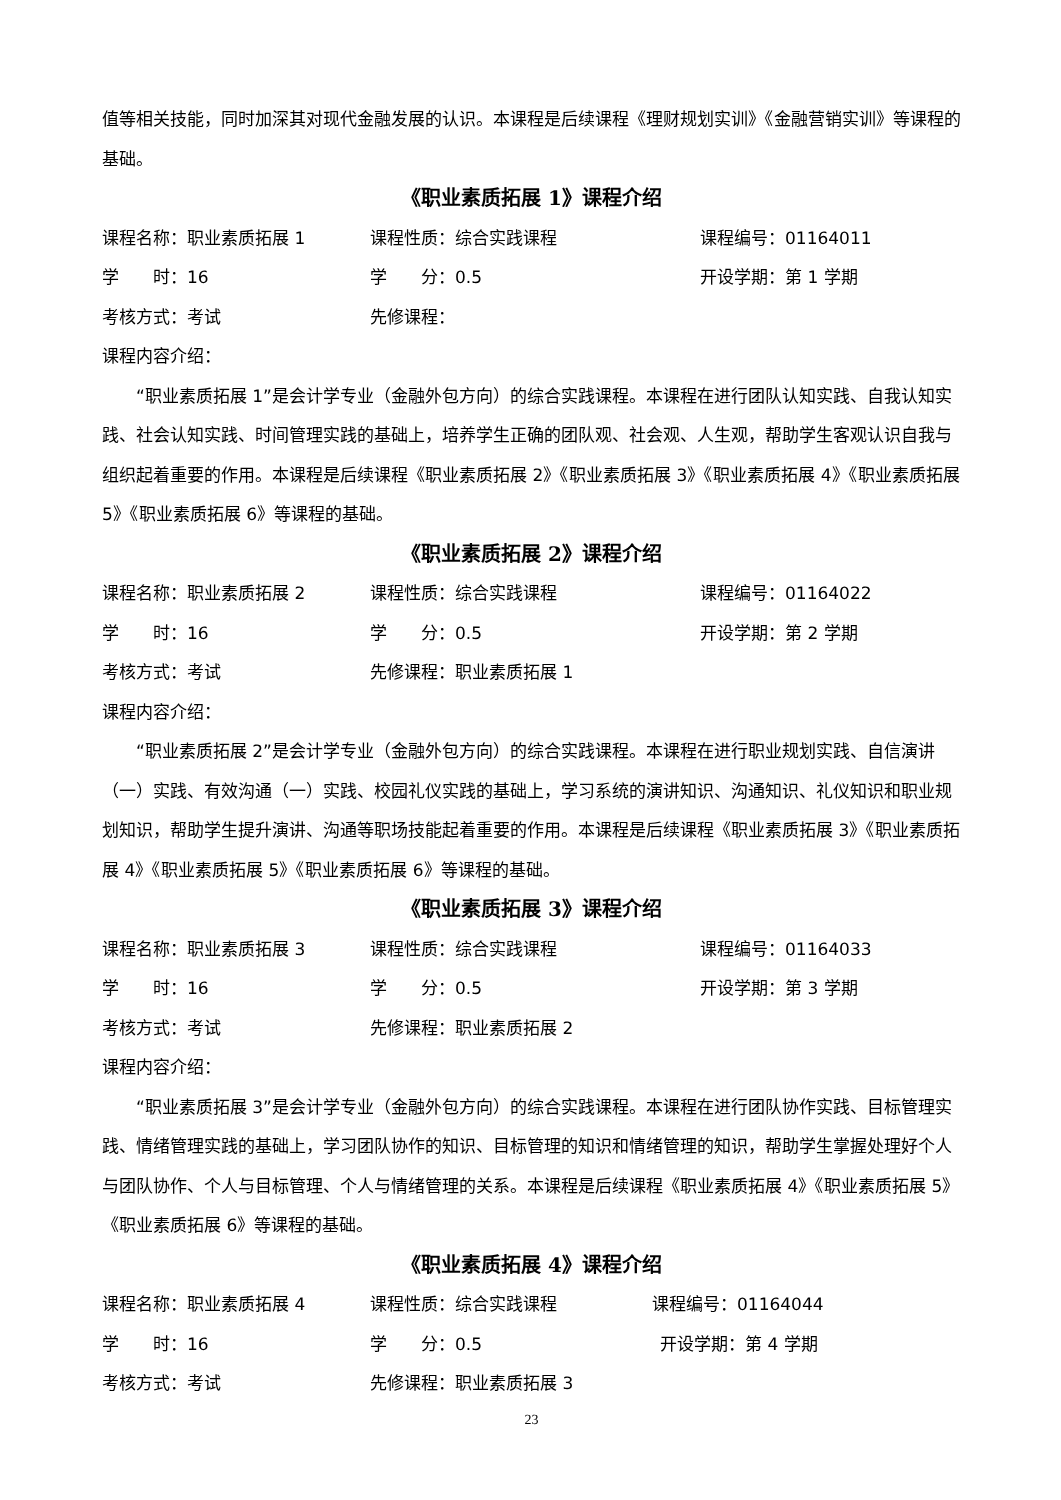值等相关技能，同时加深其对现代金融发展的认识。本课程是后续课程《理财规划实训》《金融营销实训》等课程的基础。
《职业素质拓展 1》课程介绍
课程名称：职业素质拓展 1 课程性质：综合实践课程 课程编号：01164011
学　　时：16 学　　分：0.5 开设学期：第 1 学期
考核方式：考试 先修课程：
课程内容介绍：
“职业素质拓展 1”是会计学专业（金融外包方向）的综合实践课程。本课程在进行团队认知实践、自我认知实践、社会认知实践、时间管理实践的基础上，培养学生正确的团队观、社会观、人生观，帮助学生客观认识自我与组织起着重要的作用。本课程是后续课程《职业素质拓展 2》《职业素质拓展 3》《职业素质拓展 4》《职业素质拓展 5》《职业素质拓展 6》等课程的基础。
《职业素质拓展 2》课程介绍
课程名称：职业素质拓展 2 课程性质：综合实践课程 课程编号：01164022
学　　时：16 学　　分：0.5 开设学期：第 2 学期
考核方式：考试 先修课程：职业素质拓展 1
课程内容介绍：
“职业素质拓展 2”是会计学专业（金融外包方向）的综合实践课程。本课程在进行职业规划实践、自信演讲（一）实践、有效沟通（一）实践、校园礼仪实践的基础上，学习系统的演讲知识、沟通知识、礼仪知识和职业规划知识，帮助学生提升演讲、沟通等职场技能起着重要的作用。本课程是后续课程《职业素质拓展 3》《职业素质拓展 4》《职业素质拓展 5》《职业素质拓展 6》等课程的基础。
《职业素质拓展 3》课程介绍
课程名称：职业素质拓展 3 课程性质：综合实践课程 课程编号：01164033
学　　时：16 学　　分：0.5 开设学期：第 3 学期
考核方式：考试 先修课程：职业素质拓展 2
课程内容介绍：
“职业素质拓展 3”是会计学专业（金融外包方向）的综合实践课程。本课程在进行团队协作实践、目标管理实践、情绪管理实践的基础上，学习团队协作的知识、目标管理的知识和情绪管理的知识，帮助学生掌握处理好个人与团队协作、个人与目标管理、个人与情绪管理的关系。本课程是后续课程《职业素质拓展 4》《职业素质拓展 5》《职业素质拓展 6》等课程的基础。
《职业素质拓展 4》课程介绍
课程名称：职业素质拓展 4 课程性质：综合实践课程 课程编号：01164044
学　　时：16 学　　分：0.5 开设学期：第 4 学期
考核方式：考试 先修课程：职业素质拓展 3
23